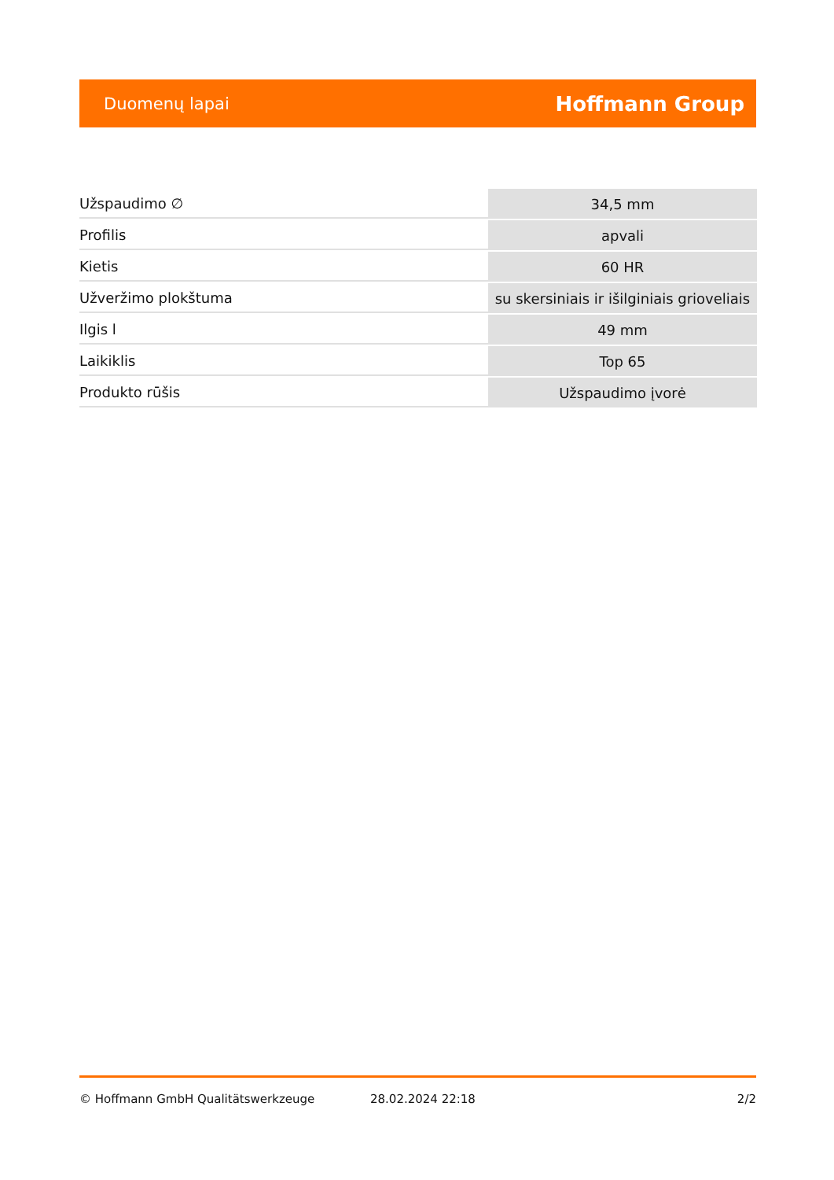Duomenų lapai Hoffmann Group
| Užspaudimo ∅ | 34,5 mm |
| Profilis | apvali |
| Kietis | 60 HR |
| Užveržimo plokštuma | su skersiniais ir išilginiais grioveliais |
| Ilgis l | 49 mm |
| Laikiklis | Top 65 |
| Produkto rūšis | Užspaudimo įvorė |
© Hoffmann GmbH Qualitätswerkzeuge 28.02.2024 22:18 2/2